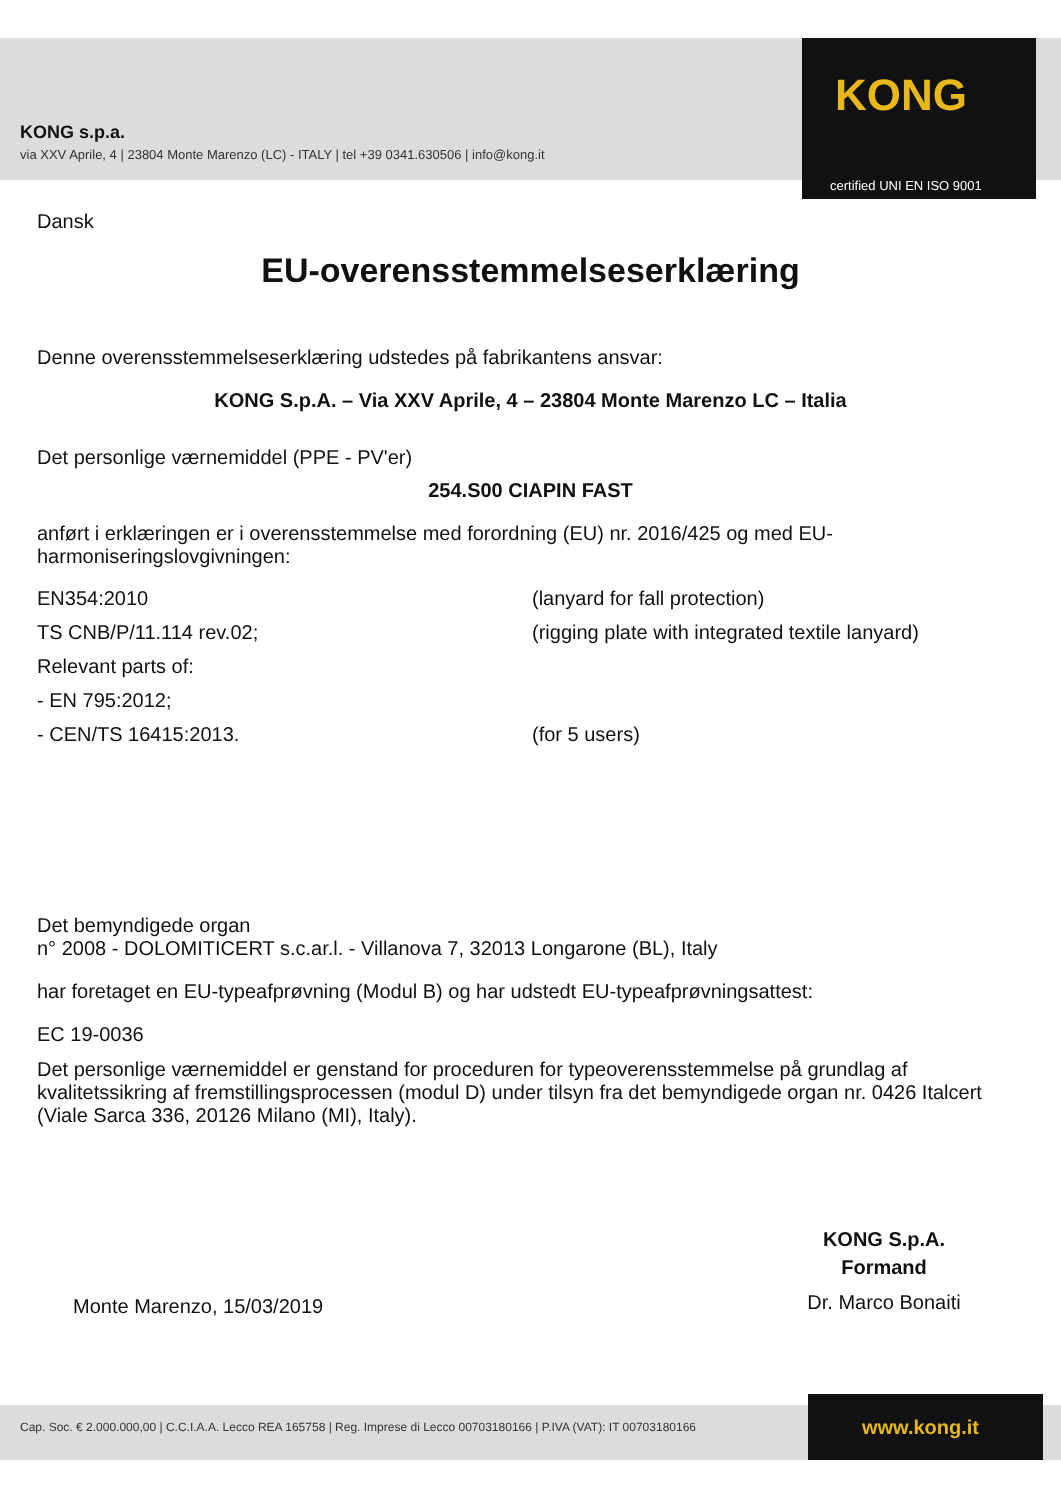KONG s.p.a.
via XXV Aprile, 4 | 23804 Monte Marenzo (LC) - ITALY | tel +39 0341.630506 | info@kong.it
KONG
certified UNI EN ISO 9001
Dansk
EU-overensstemmelseserklæring
Denne overensstemmelseserklæring udstedes på fabrikantens ansvar:
KONG S.p.A. – Via XXV Aprile, 4 – 23804 Monte Marenzo LC – Italia
Det personlige værnemiddel (PPE - PV'er)
254.S00 CIAPIN FAST
anført i erklæringen er i overensstemmelse med forordning (EU) nr. 2016/425 og med EU-harmoniseringslovgivningen:
EN354:2010 (lanyard for fall protection) TS CNB/P/11.114 rev.02; (rigging plate with integrated textile lanyard) Relevant parts of: - EN 795:2012; - CEN/TS 16415:2013. (for 5 users)
Det bemyndigede organ
n° 2008 - DOLOMITICERT s.c.ar.l. - Villanova 7, 32013 Longarone (BL), Italy
har foretaget en EU-typeafprøvning (Modul B) og har udstedt EU-typeafprøvningsattest:
EC 19-0036
Det personlige værnemiddel er genstand for proceduren for typeoverensstemmelse på grundlag af kvalitetssikring af fremstillingsprocessen (modul D) under tilsyn fra det bemyndigede organ nr. 0426 Italcert (Viale Sarca 336, 20126 Milano (MI), Italy).
Monte Marenzo, 15/03/2019
KONG S.p.A.
Formand
Dr. Marco Bonaiti
Cap. Soc. € 2.000.000,00 | C.C.I.A.A. Lecco REA 165758 | Reg. Imprese di Lecco 00703180166 | P.IVA (VAT): IT 00703180166
www.kong.it